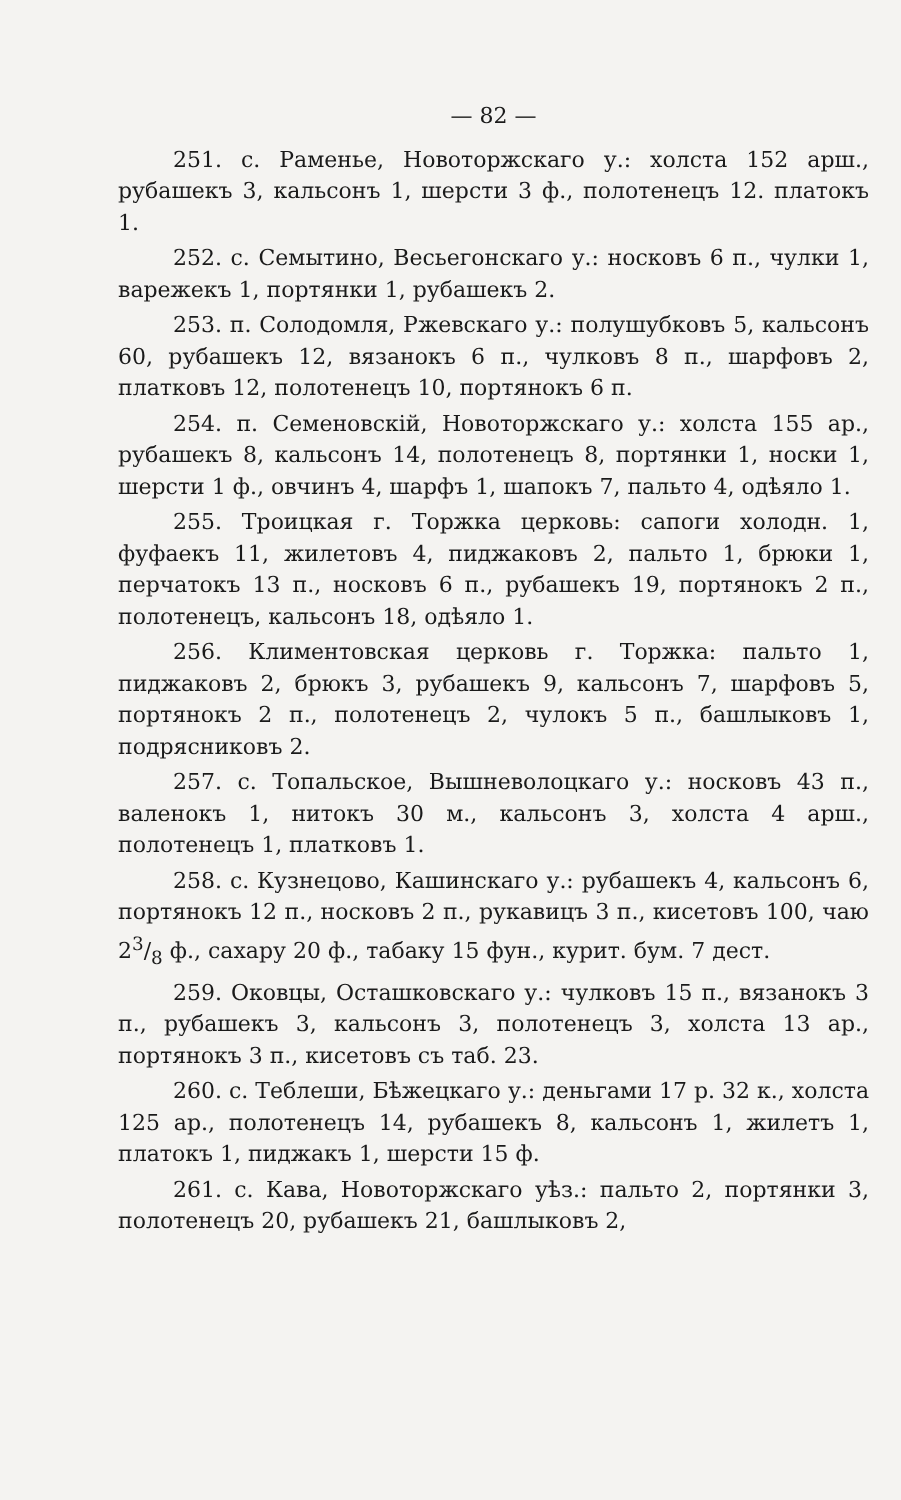— 82 —
251. с. Раменье, Новоторжскаго у.: холста 152 арш., рубашекъ 3, кальсонъ 1, шерсти 3 ф., полотенецъ 12. платокъ 1.
252. с. Семытино, Весьегонскаго у.: носковъ 6 п., чулки 1, варежекъ 1, портянки 1, рубашекъ 2.
253. п. Солодомля, Ржевскаго у.: полушубковъ 5, кальсонъ 60, рубашекъ 12, вязанокъ 6 п., чулковъ 8 п., шарфовъ 2, платковъ 12, полотенецъ 10, портянокъ 6 п.
254. п. Семеновскій, Новоторжскаго у.: холста 155 ар., рубашекъ 8, кальсонъ 14, полотенецъ 8, портянки 1, носки 1, шерсти 1 ф., овчинъ 4, шарфъ 1, шапокъ 7, пальто 4, одѣяло 1.
255. Троицкая г. Торжка церковь: сапоги холодн. 1, фуфаекъ 11, жилетовъ 4, пиджаковъ 2, пальто 1, брюки 1, перчатокъ 13 п., носковъ 6 п., рубашекъ 19, портянокъ 2 п., полотенецъ, кальсонъ 18, одѣяло 1.
256. Климентовская церковь г. Торжка: пальто 1, пиджаковъ 2, брюкъ 3, рубашекъ 9, кальсонъ 7, шарфовъ 5, портянокъ 2 п., полотенецъ 2, чулокъ 5 п., башлыковъ 1, подрясниковъ 2.
257. с. Топальское, Вышневолоцкаго у.: носковъ 43 п., валенокъ 1, нитокъ 30 м., кальсонъ 3, холста 4 арш., полотенецъ 1, платковъ 1.
258. с. Кузнецово, Кашинскаго у.: рубашекъ 4, кальсонъ 6, портянокъ 12 п., носковъ 2 п., рукавицъ 3 п., кисетовъ 100, чаю 23/8 ф., сахару 20 ф., табаку 15 фун., курит. бум. 7 дест.
259. Оковцы, Осташковскаго у.: чулковъ 15 п., вязанокъ 3 п., рубашекъ 3, кальсонъ 3, полотенецъ 3, холста 13 ар., портянокъ 3 п., кисетовъ съ таб. 23.
260. с. Теблеши, Бѣжецкаго у.: деньгами 17 р. 32 к., холста 125 ар., полотенецъ 14, рубашекъ 8, кальсонъ 1, жилетъ 1, платокъ 1, пиджакъ 1, шерсти 15 ф.
261. с. Кава, Новоторжскаго уѣз.: пальто 2, портянки 3, полотенецъ 20, рубашекъ 21, башлыковъ 2,